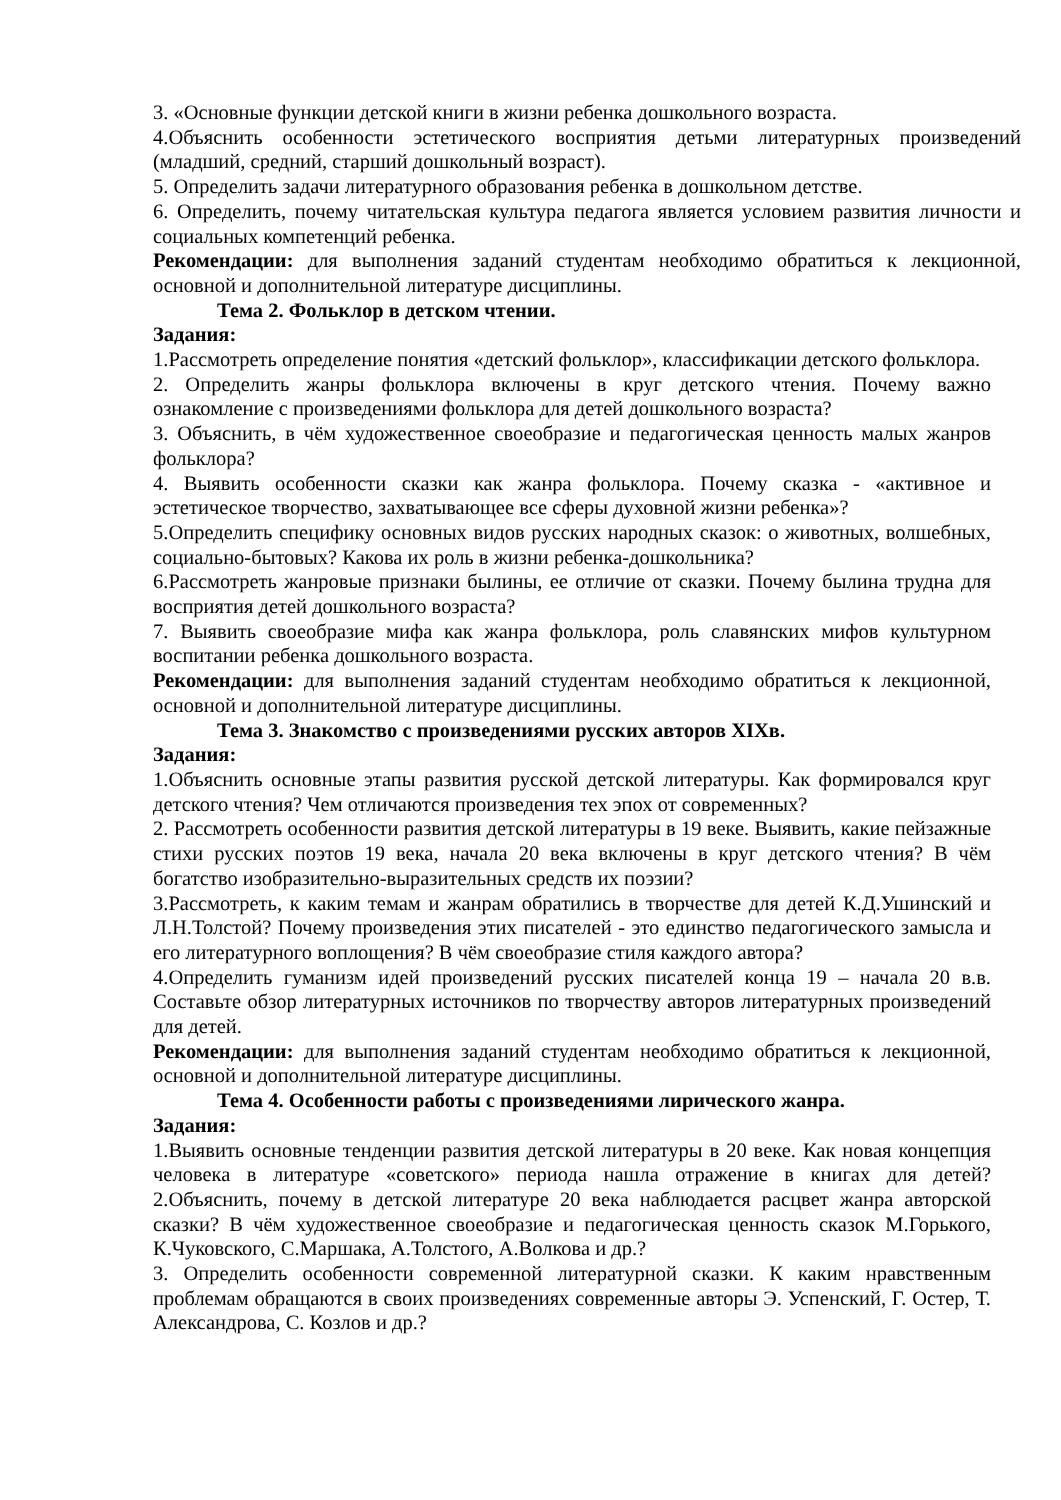3. «Основные функции детской книги в жизни ребенка дошкольного возраста.
4.Объяснить особенности эстетического восприятия детьми литературных произведений (младший, средний, старший дошкольный возраст).
5. Определить задачи литературного образования ребенка в дошкольном детстве.
6. Определить, почему читательская культура педагога является условием развития личности и социальных компетенций ребенка.
Рекомендации: для выполнения заданий студентам необходимо обратиться к лекционной, основной и дополнительной литературе дисциплины.
Тема 2. Фольклор в детском чтении.
Задания:
1.Рассмотреть определение понятия «детский фольклор», классификации детского фольклора.
2. Определить жанры фольклора включены в круг детского чтения. Почему важно ознакомление с произведениями фольклора для детей дошкольного возраста?
3. Объяснить, в чём художественное своеобразие и педагогическая ценность малых жанров фольклора?
4. Выявить особенности сказки как жанра фольклора. Почему сказка - «активное и эстетическое творчество, захватывающее все сферы духовной жизни ребенка»?
5.Определить специфику основных видов русских народных сказок: о животных, волшебных, социально-бытовых? Какова их роль в жизни ребенка-дошкольника?
6.Рассмотреть жанровые признаки былины, ее отличие от сказки. Почему былина трудна для восприятия детей дошкольного возраста?
7. Выявить своеобразие мифа как жанра фольклора, роль славянских мифов культурном воспитании ребенка дошкольного возраста.
Рекомендации: для выполнения заданий студентам необходимо обратиться к лекционной, основной и дополнительной литературе дисциплины.
Тема 3. Знакомство с произведениями русских авторов XIXв.
Задания:
1.Объяснить основные этапы развития русской детской литературы. Как формировался круг детского чтения? Чем отличаются произведения тех эпох от современных?
2. Рассмотреть особенности развития детской литературы в 19 веке. Выявить, какие пейзажные стихи русских поэтов 19 века, начала 20 века включены в круг детского чтения? В чём богатство изобразительно-выразительных средств их поэзии?
3.Рассмотреть, к каким темам и жанрам обратились в творчестве для детей К.Д.Ушинский и Л.Н.Толстой? Почему произведения этих писателей - это единство педагогического замысла и его литературного воплощения? В чём своеобразие стиля каждого автора?
4.Определить гуманизм идей произведений русских писателей конца 19 – начала 20 в.в. Составьте обзор литературных источников по творчеству авторов литературных произведений для детей.
Рекомендации: для выполнения заданий студентам необходимо обратиться к лекционной, основной и дополнительной литературе дисциплины.
Тема 4. Особенности работы с произведениями лирического жанра.
Задания:
1.Выявить основные тенденции развития детской литературы в 20 веке. Как новая концепция человека в литературе «советского» периода нашла отражение в книгах для детей? 2.Объяснить, почему в детской литературе 20 века наблюдается расцвет жанра авторской сказки? В чём художественное своеобразие и педагогическая ценность сказок М.Горького, К.Чуковского, С.Маршака, А.Толстого, А.Волкова и др.?
3. Определить особенности современной литературной сказки. К каким нравственным проблемам обращаются в своих произведениях современные авторы Э. Успенский, Г. Остер, Т. Александрова, С. Козлов и др.?